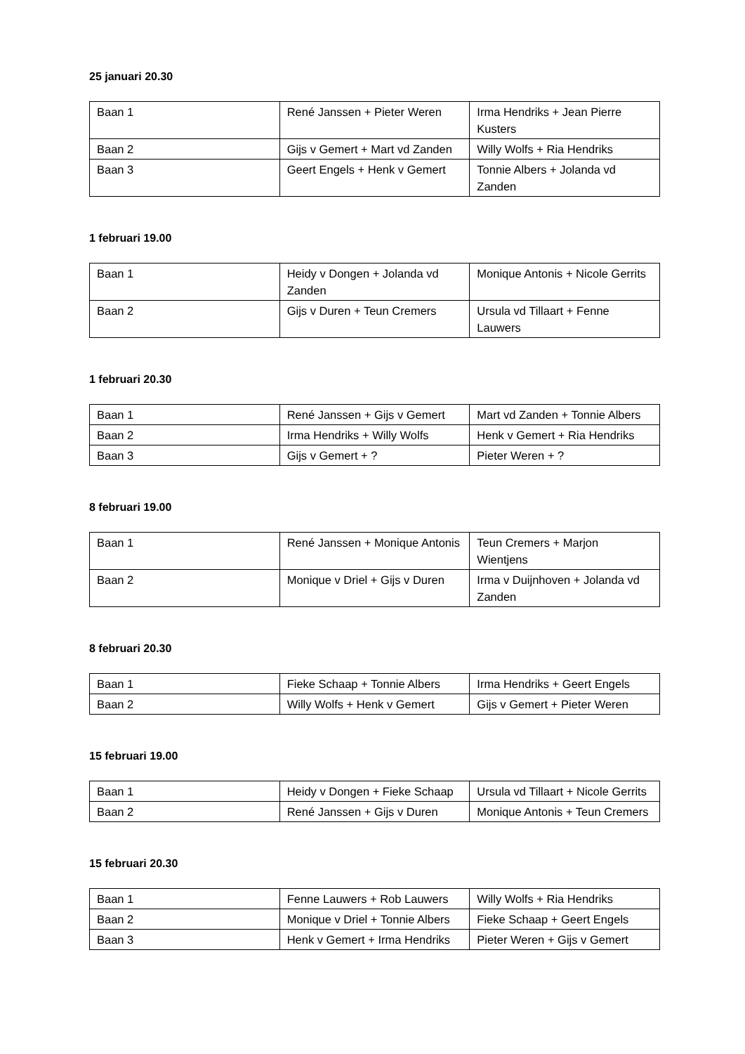25 januari 20.30
| Baan 1 | René Janssen + Pieter Weren | Irma Hendriks + Jean Pierre Kusters |
| Baan 2 | Gijs v Gemert + Mart vd Zanden | Willy Wolfs + Ria Hendriks |
| Baan 3 | Geert Engels + Henk v Gemert | Tonnie Albers + Jolanda vd Zanden |
1 februari 19.00
| Baan 1 | Heidy v Dongen + Jolanda vd Zanden | Monique Antonis + Nicole Gerrits |
| Baan 2 | Gijs v Duren + Teun Cremers | Ursula vd Tillaart + Fenne Lauwers |
1 februari 20.30
| Baan 1 | René Janssen + Gijs v Gemert | Mart vd Zanden + Tonnie Albers |
| Baan 2 | Irma Hendriks + Willy Wolfs | Henk v Gemert + Ria Hendriks |
| Baan 3 | Gijs v Gemert + ? | Pieter Weren + ? |
8 februari 19.00
| Baan 1 | René Janssen + Monique Antonis | Teun Cremers + Marjon Wientjens |
| Baan 2 | Monique v Driel + Gijs v Duren | Irma v Duijnhoven + Jolanda vd Zanden |
8 februari 20.30
| Baan 1 | Fieke Schaap + Tonnie Albers | Irma Hendriks + Geert Engels |
| Baan 2 | Willy Wolfs + Henk v Gemert | Gijs v Gemert + Pieter Weren |
15 februari 19.00
| Baan 1 | Heidy v Dongen + Fieke Schaap | Ursula vd Tillaart + Nicole Gerrits |
| Baan 2 | René Janssen + Gijs v Duren | Monique Antonis + Teun Cremers |
15 februari 20.30
| Baan 1 | Fenne Lauwers + Rob Lauwers | Willy Wolfs + Ria Hendriks |
| Baan 2 | Monique v Driel + Tonnie Albers | Fieke Schaap + Geert Engels |
| Baan 3 | Henk v Gemert + Irma Hendriks | Pieter Weren + Gijs v Gemert |